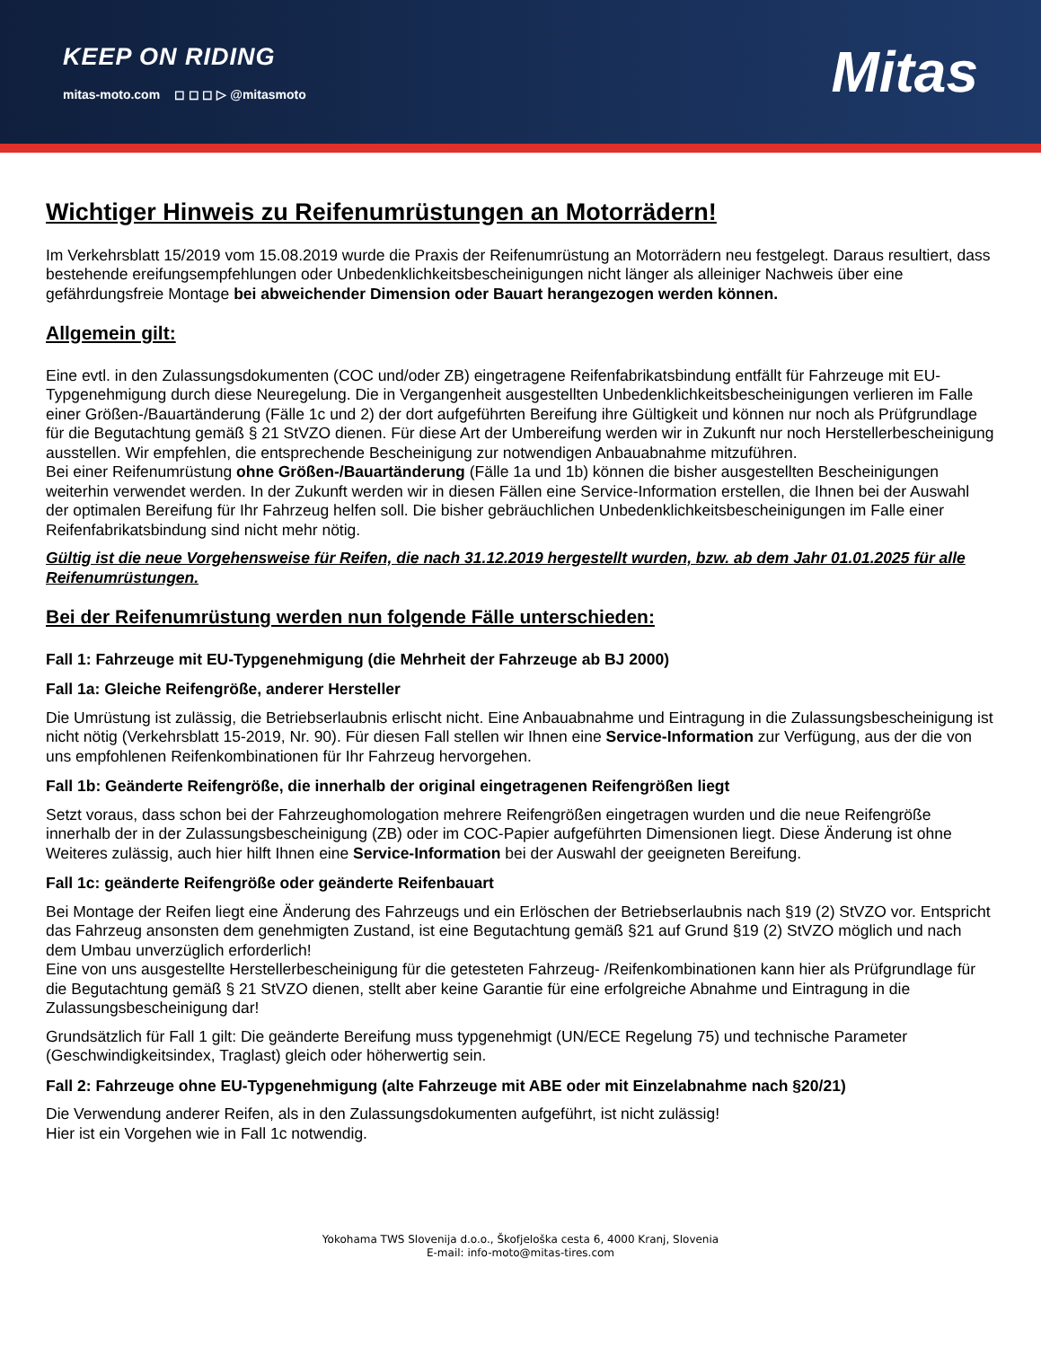KEEP ON RIDING
mitas-moto.com ◻ ◻ ◻ ▷ @mitasmoto
Mitas
Wichtiger Hinweis zu Reifenumrüstungen an Motorrädern!
Im Verkehrsblatt 15/2019 vom 15.08.2019 wurde die Praxis der Reifenumrüstung an Motorrädern neu festgelegt. Daraus resultiert, dass bestehende ereifungsempfehlungen oder Unbedenklichkeitsbescheinigungen nicht länger als alleiniger Nachweis über eine gefährdungsfreie Montage bei abweichender Dimension oder Bauart herangezogen werden können.
Allgemein gilt:
Eine evtl. in den Zulassungsdokumenten (COC und/oder ZB) eingetragene Reifenfabrikatsbindung entfällt für Fahrzeuge mit EU-Typgenehmigung durch diese Neuregelung. Die in Vergangenheit ausgestellten Unbedenklichkeitsbescheinigungen verlieren im Falle einer Größen-/Bauartänderung (Fälle 1c und 2) der dort aufgeführten Bereifung ihre Gültigkeit und können nur noch als Prüfgrundlage für die Begutachtung gemäß § 21 StVZO dienen. Für diese Art der Umbereifung werden wir in Zukunft nur noch Herstellerbescheinigung ausstellen. Wir empfehlen, die entsprechende Bescheinigung zur notwendigen Anbauabnahme mitzuführen.
Bei einer Reifenumrüstung ohne Größen-/Bauartänderung (Fälle 1a und 1b) können die bisher ausgestellten Bescheinigungen weiterhin verwendet werden. In der Zukunft werden wir in diesen Fällen eine Service-Information erstellen, die Ihnen bei der Auswahl der optimalen Bereifung für Ihr Fahrzeug helfen soll. Die bisher gebräuchlichen Unbedenklichkeitsbescheinigungen im Falle einer Reifenfabrikatsbindung sind nicht mehr nötig.
Gültig ist die neue Vorgehensweise für Reifen, die nach 31.12.2019 hergestellt wurden, bzw. ab dem Jahr 01.01.2025 für alle Reifenumrüstungen.
Bei der Reifenumrüstung werden nun folgende Fälle unterschieden:
Fall 1: Fahrzeuge mit EU-Typgenehmigung (die Mehrheit der Fahrzeuge ab BJ 2000)
Fall 1a: Gleiche Reifengröße, anderer Hersteller
Die Umrüstung ist zulässig, die Betriebserlaubnis erlischt nicht. Eine Anbauabnahme und Eintragung in die Zulassungsbescheinigung ist nicht nötig (Verkehrsblatt 15-2019, Nr. 90). Für diesen Fall stellen wir Ihnen eine Service-Information zur Verfügung, aus der die von uns empfohlenen Reifenkombinationen für Ihr Fahrzeug hervorgehen.
Fall 1b: Geänderte Reifengröße, die innerhalb der original eingetragenen Reifengrößen liegt
Setzt voraus, dass schon bei der Fahrzeughomologation mehrere Reifengrößen eingetragen wurden und die neue Reifengröße innerhalb der in der Zulassungsbescheinigung (ZB) oder im COC-Papier aufgeführten Dimensionen liegt. Diese Änderung ist ohne Weiteres zulässig, auch hier hilft Ihnen eine Service-Information bei der Auswahl der geeigneten Bereifung.
Fall 1c: geänderte Reifengröße oder geänderte Reifenbauart
Bei Montage der Reifen liegt eine Änderung des Fahrzeugs und ein Erlöschen der Betriebserlaubnis nach §19 (2) StVZO vor. Entspricht das Fahrzeug ansonsten dem genehmigten Zustand, ist eine Begutachtung gemäß §21 auf Grund §19 (2) StVZO möglich und nach dem Umbau unverzüglich erforderlich!
Eine von uns ausgestellte Herstellerbescheinigung für die getesteten Fahrzeug- /Reifenkombinationen kann hier als Prüfgrundlage für die Begutachtung gemäß § 21 StVZO dienen, stellt aber keine Garantie für eine erfolgreiche Abnahme und Eintragung in die Zulassungsbescheinigung dar!
Grundsätzlich für Fall 1 gilt: Die geänderte Bereifung muss typgenehmigt (UN/ECE Regelung 75) und technische Parameter (Geschwindigkeitsindex, Traglast) gleich oder höherwertig sein.
Fall 2: Fahrzeuge ohne EU-Typgenehmigung (alte Fahrzeuge mit ABE oder mit Einzelabnahme nach §20/21)
Die Verwendung anderer Reifen, als in den Zulassungsdokumenten aufgeführt, ist nicht zulässig!
Hier ist ein Vorgehen wie in Fall 1c notwendig.
Yokohama TWS Slovenija d.o.o., Škofjeloška cesta 6, 4000 Kranj, Slovenia
E-mail: info-moto@mitas-tires.com